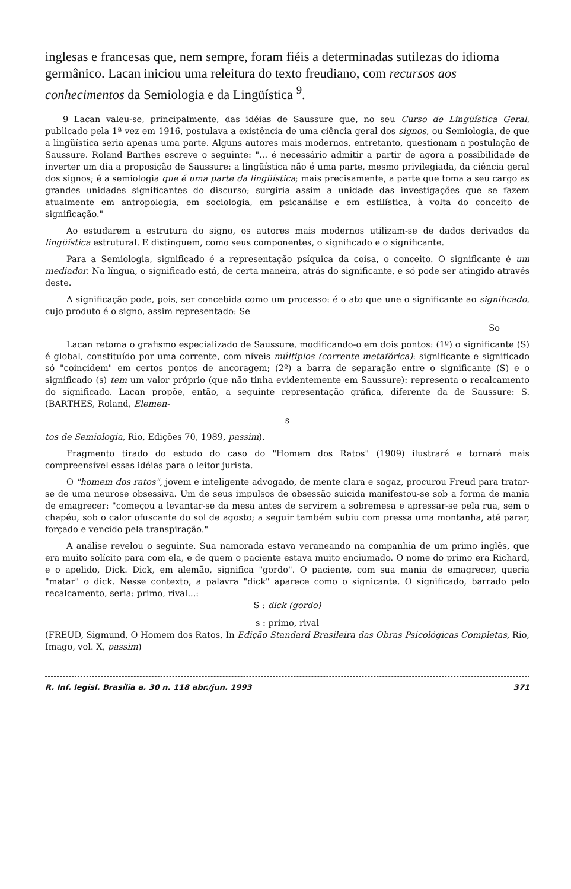inglesas e francesas que, nem sempre, foram fiéis a determinadas sutilezas do idioma germânico. Lacan iniciou uma releitura do texto freudiano, com recursos aos conhecimentos da Semiologia e da Lingüística <sup>9</sup>.
9 Lacan valeu-se, principalmente, das idéias de Saussure que, no seu Curso de Lingüística Geral, publicado pela 1ª vez em 1916, postulava a existência de uma ciência geral dos signos, ou Semiologia, de que a lingüística seria apenas uma parte. Alguns autores mais modernos, entretanto, questionam a postulação de Saussure. Roland Barthes escreve o seguinte: "... é necessário admitir a partir de agora a possibilidade de inverter um dia a proposição de Saussure: a lingüística não é uma parte, mesmo privilegiada, da ciência geral dos signos; é a semiologia que é uma parte da lingüística; mais precisamente, a parte que toma a seu cargo as grandes unidades significantes do discurso; surgiria assim a unidade das investigações que se fazem atualmente em antropologia, em sociologia, em psicanálise e em estilística, à volta do conceito de significação."
Ao estudarem a estrutura do signo, os autores mais modernos utilizam-se de dados derivados da lingüística estrutural. E distinguem, como seus componentes, o significado e o significante.
Para a Semiologia, significado é a representação psíquica da coisa, o conceito. O significante é um mediador. Na língua, o significado está, de certa maneira, atrás do significante, e só pode ser atingido através deste.
A significação pode, pois, ser concebida como um processo: é o ato que une o significante ao significado, cujo produto é o signo, assim representado: Se
So
Lacan retoma o grafismo especializado de Saussure, modificando-o em dois pontos: (1º) o significante (S) é global, constituído por uma corrente, com níveis múltiplos (corrente metafórica): significante e significado só "coincidem" em certos pontos de ancoragem; (2º) a barra de separação entre o significante (S) e o significado (s) tem um valor próprio (que não tinha evidentemente em Saussure): representa o recalcamento do significado. Lacan propõe, então, a seguinte representação gráfica, diferente da de Saussure: S. (BARTHES, Roland, Elemen-
s
tos de Semiologia, Rio, Edições 70, 1989, passim).
Fragmento tirado do estudo do caso do "Homem dos Ratos" (1909) ilustrará e tornará mais compreensível essas idéias para o leitor jurista.
O "homem dos ratos", jovem e inteligente advogado, de mente clara e sagaz, procurou Freud para tratar-se de uma neurose obsessiva. Um de seus impulsos de obsessão suicida manifestou-se sob a forma de mania de emagrecer: "começou a levantar-se da mesa antes de servirem a sobremesa e apressar-se pela rua, sem o chapéu, sob o calor ofuscante do sol de agosto; a seguir também subiu com pressa uma montanha, até parar, forçado e vencido pela transpiração."
A análise revelou o seguinte. Sua namorada estava veraneando na companhia de um primo inglês, que era muito solícito para com ela, e de quem o paciente estava muito enciumado. O nome do primo era Richard, e o apelido, Dick. Dick, em alemão, significa "gordo". O paciente, com sua mania de emagrecer, queria "matar" o dick. Nesse contexto, a palavra "dick" aparece como o signicante. O significado, barrado pelo recalcamento, seria: primo, rival...:
S : dick (gordo)
s : primo, rival
(FREUD, Sigmund, O Homem dos Ratos, In Edição Standard Brasileira das Obras Psicológicas Completas, Rio, Imago, vol. X, passim)
R. Inf. legisl. Brasília a. 30 n. 118 abr./jun. 1993 371